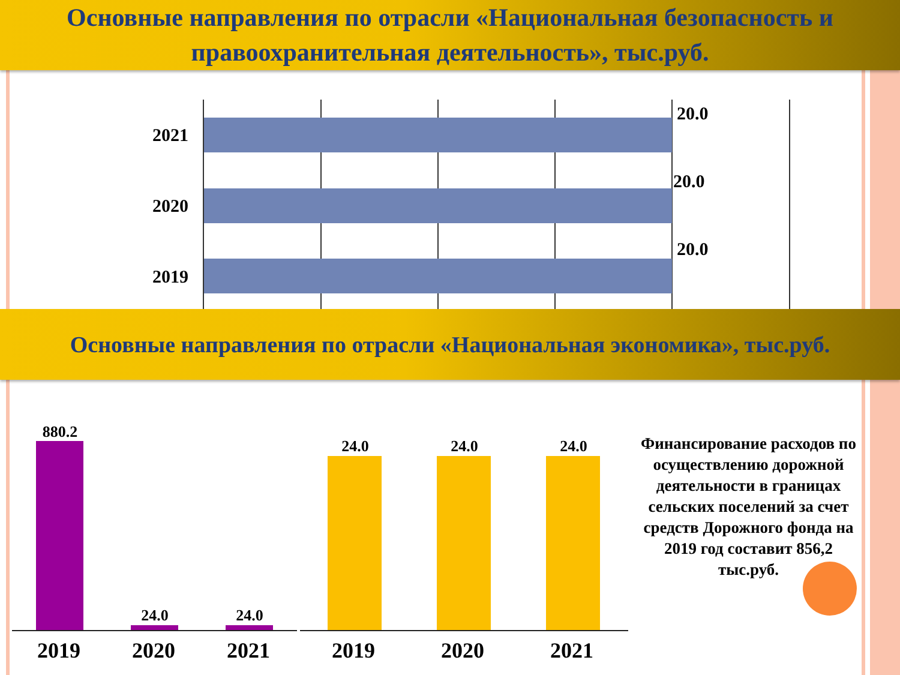Основные направления по отрасли «Национальная безопасность и правоохранительная деятельность», тыс.руб.
2021
20.0
2020
20.0
2019
20.0
Основные направления по отрасли «Национальная экономика», тыс.руб.
880.2
24.0 24.0
24.0 24.0 24.0
2019 2020 2021 2019 2020 2021
Финансирование расходов по осуществлению дорожной деятельности в границах сельских поселений за счет средств Дорожного фонда на 2019 год составит 856,2 тыс.руб.